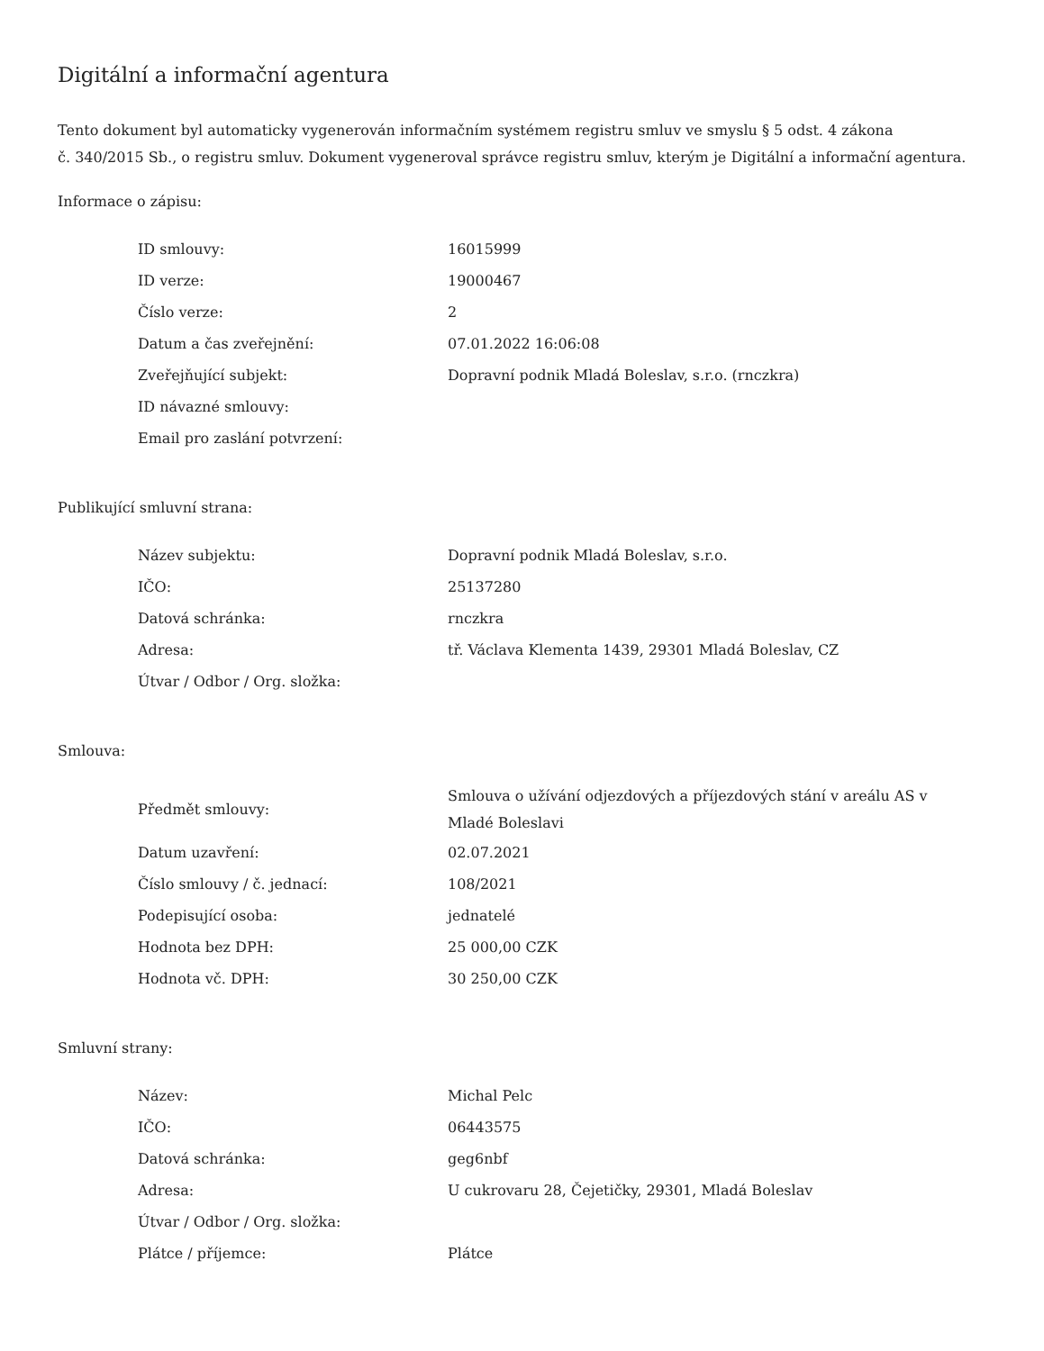Digitální a informační agentura
Tento dokument byl automaticky vygenerován informačním systémem registru smluv ve smyslu § 5 odst. 4 zákona
č. 340/2015 Sb., o registru smluv. Dokument vygeneroval správce registru smluv, kterým je Digitální a informační agentura.
Informace o zápisu:
| ID smlouvy: | 16015999 |
| ID verze: | 19000467 |
| Číslo verze: | 2 |
| Datum a čas zveřejnění: | 07.01.2022 16:06:08 |
| Zveřejňující subjekt: | Dopravní podnik Mladá Boleslav, s.r.o. (rnczkra) |
| ID návazné smlouvy: | |
| Email pro zaslání potvrzení: | |
Publikující smluvní strana:
| Název subjektu: | Dopravní podnik Mladá Boleslav, s.r.o. |
| IČO: | 25137280 |
| Datová schránka: | rnczkra |
| Adresa: | tř. Václava Klementa 1439, 29301 Mladá Boleslav, CZ |
| Útvar / Odbor / Org. složka: | |
Smlouva:
| Předmět smlouvy: | Smlouva o užívání odjezdových a příjezdových stání v areálu AS v Mladé Boleslavi |
| Datum uzavření: | 02.07.2021 |
| Číslo smlouvy / č. jednací: | 108/2021 |
| Podepisující osoba: | jednatelé |
| Hodnota bez DPH: | 25 000,00 CZK |
| Hodnota vč. DPH: | 30 250,00 CZK |
Smluvní strany:
| Název: | Michal Pelc |
| IČO: | 06443575 |
| Datová schránka: | geg6nbf |
| Adresa: | U cukrovaru 28, Čejetičky, 29301, Mladá Boleslav |
| Útvar / Odbor / Org. složka: | |
| Plátce / příjemce: | Plátce |